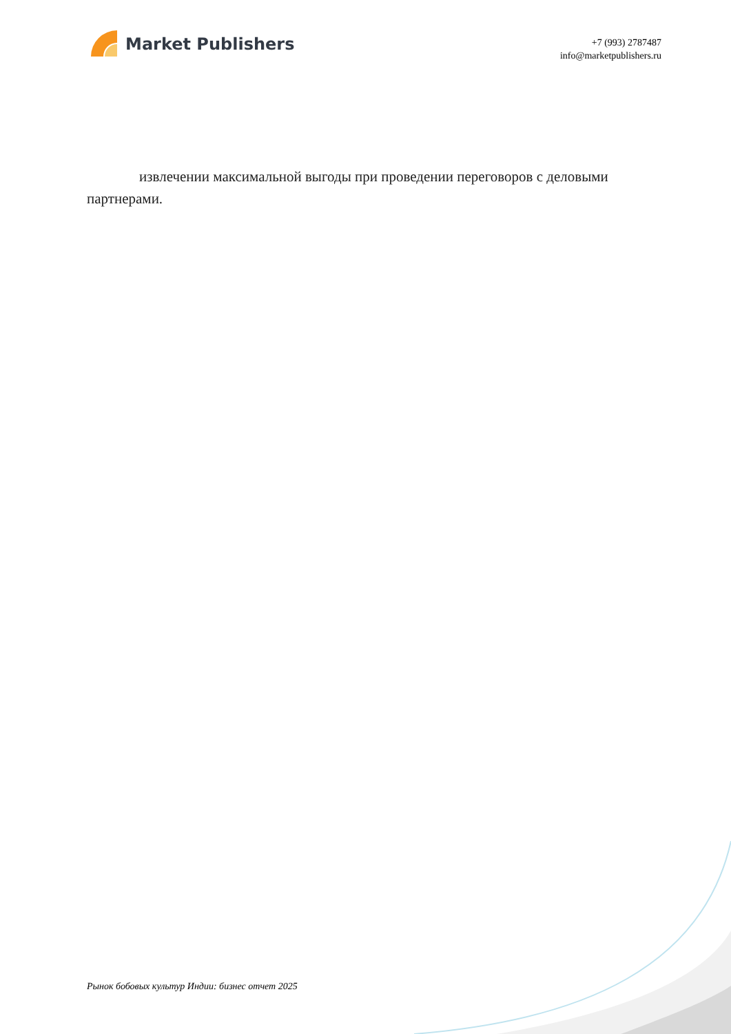Market Publishers
+7 (993) 2787487
info@marketpublishers.ru
извлечении максимальной выгоды при проведении переговоров с деловыми партнерами.
Рынок бобовых культур Индии: бизнес отчет 2025